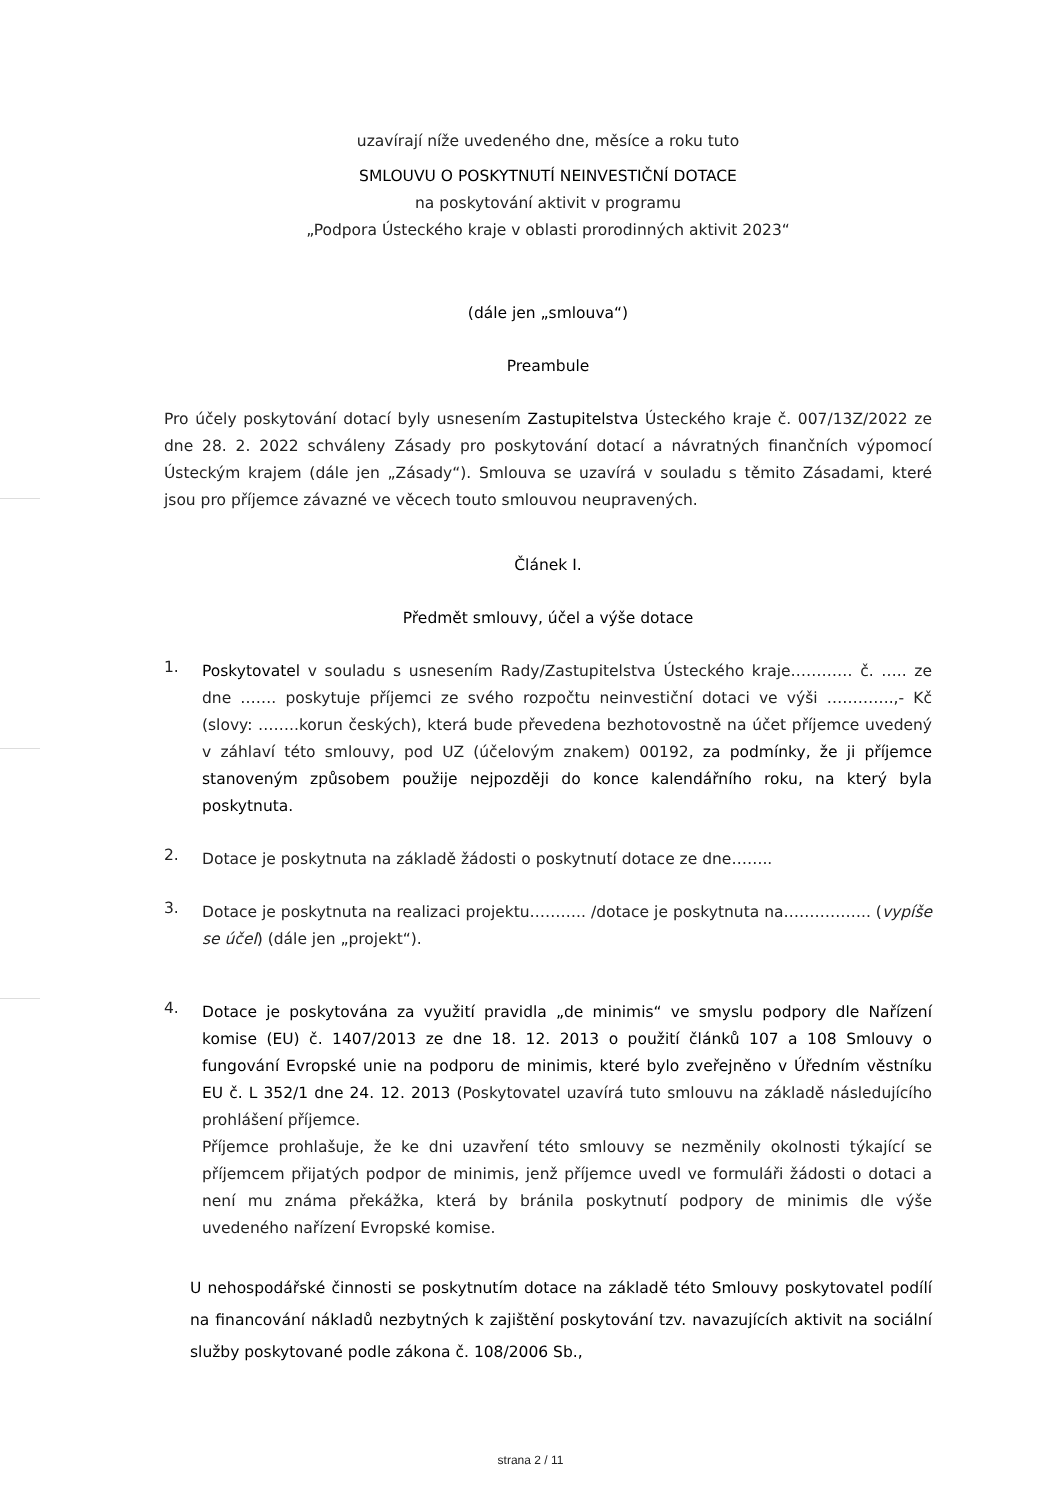uzavírají níže uvedeného dne, měsíce a roku tuto
SMLOUVU O POSKYTNUTÍ NEINVESTIČNÍ DOTACE
na poskytování aktivit v programu
„Podpora Ústeckého kraje v oblasti prorodinných aktivit 2023“
(dále jen „smlouva“)
Preambule
Pro účely poskytování dotací byly usnesením Zastupitelstva Ústeckého kraje č. 007/13Z/2022 ze dne 28. 2. 2022 schváleny Zásady pro poskytování dotací a návratných finančních výpomocí Ústeckým krajem (dále jen „Zásady“). Smlouva se uzavírá v souladu s těmito Zásadami, které jsou pro příjemce závazné ve věcech touto smlouvou neupravených.
Článek I.
Předmět smlouvy, účel a výše dotace
1. Poskytovatel v souladu s usnesením Rady/Zastupitelstva Ústeckého kraje………… č. ….. ze dne ……. poskytuje příjemci ze svého rozpočtu neinvestiční dotaci ve výši ………….,- Kč (slovy: ……..korun českých), která bude převedena bezhotovostně na účet příjemce uvedený v záhlaví této smlouvy, pod UZ (účelovým znakem) 00192, za podmínky, že ji příjemce stanoveným způsobem použije nejpozději do konce kalendářního roku, na který byla poskytnuta.
2. Dotace je poskytnuta na základě žádosti o poskytnutí dotace ze dne……..
3. Dotace je poskytnuta na realizaci projektu……….. /dotace je poskytnuta na…………….. (vypíše se účel) (dále jen „projekt“).
4. Dotace je poskytována za využití pravidla „de minimis“ ve smyslu podpory dle Nařízení komise (EU) č. 1407/2013 ze dne 18. 12. 2013 o použití článků 107 a 108 Smlouvy o fungování Evropské unie na podporu de minimis, které bylo zveřejněno v Úředním věstníku EU č. L 352/1 dne 24. 12. 2013 (Poskytovatel uzavírá tuto smlouvu na základě následujícího prohlášení příjemce.
Příjemce prohlašuje, že ke dni uzavření této smlouvy se nezměnily okolnosti týkající se příjemcem přijatých podpor de minimis, jenž příjemce uvedl ve formuláři žádosti o dotaci a není mu známa překážka, která by bránila poskytnutí podpory de minimis dle výše uvedeného nařízení Evropské komise.
U nehospodářské činnosti se poskytnutím dotace na základě této Smlouvy poskytovatel podílí na financování nákladů nezbytných k zajištění poskytování tzv. navazujících aktivit na sociální služby poskytované podle zákona č. 108/2006 Sb.,
strana 2 / 11